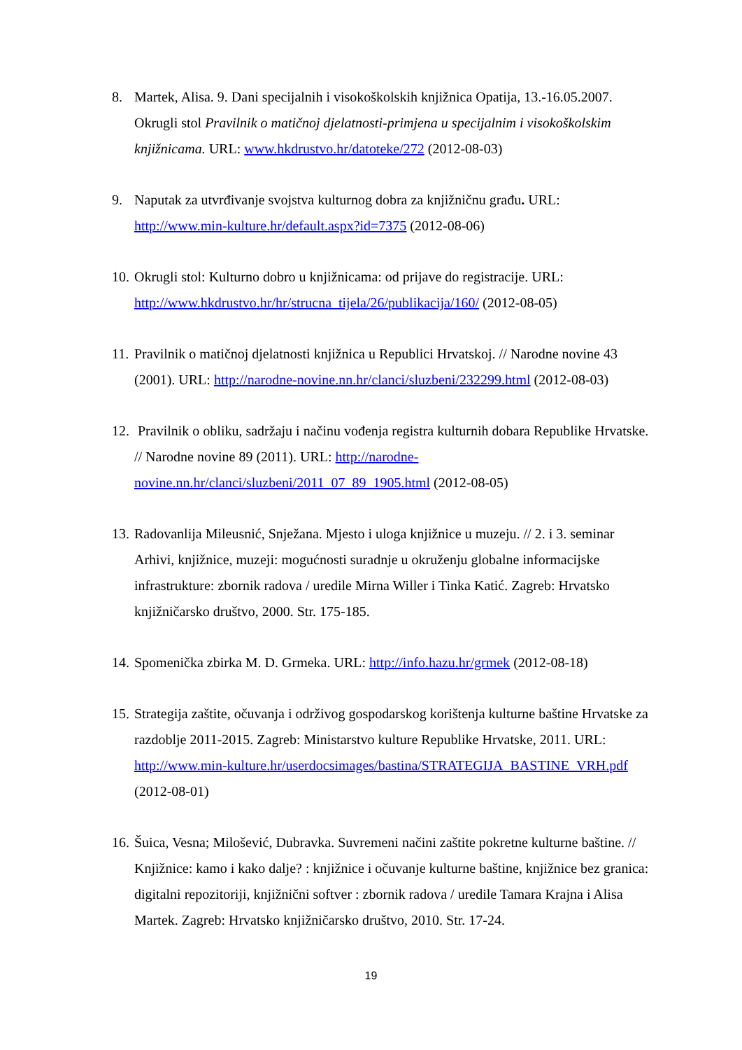8. Martek, Alisa. 9. Dani specijalnih i visokoškolskih knjižnica Opatija, 13.-16.05.2007. Okrugli stol Pravilnik o matičnoj djelatnosti-primjena u specijalnim i visokoškolskim knjižnicama. URL: www.hkdrustvo.hr/datoteke/272 (2012-08-03)
9. Naputak za utvrđivanje svojstva kulturnog dobra za knjižničnu građu. URL: http://www.min-kulture.hr/default.aspx?id=7375 (2012-08-06)
10.
Okrugli stol: Kulturno dobro u knjižnicama: od prijave do registracije. URL: http://www.hkdrustvo.hr/hr/strucna_tijela/26/publikacija/160/ (2012-08-05)
11.
Pravilnik o matičnoj djelatnosti knjižnica u Republici Hrvatskoj. // Narodne novine 43 (2001). URL: http://narodne-novine.nn.hr/clanci/sluzbeni/232299.html (2012-08-03)
12.
Pravilnik o obliku, sadržaju i načinu vođenja registra kulturnih dobara Republike Hrvatske. // Narodne novine 89 (2011). URL: http://narodne-novine.nn.hr/clanci/sluzbeni/2011_07_89_1905.html (2012-08-05)
13.
Radovanlija Mileusnić, Snježana. Mjesto i uloga knjižnice u muzeju. // 2. i 3. seminar Arhivi, knjižnice, muzeji: mogućnosti suradnje u okruženju globalne informacijske infrastrukture: zbornik radova / uredile Mirna Willer i Tinka Katić. Zagreb: Hrvatsko knjižničarsko društvo, 2000. Str. 175-185.
14.
Spomenička zbirka M. D. Grmeka. URL: http://info.hazu.hr/grmek (2012-08-18)
15.
Strategija zaštite, očuvanja i održivog gospodarskog korištenja kulturne baštine Hrvatske za razdoblje 2011-2015. Zagreb: Ministarstvo kulture Republike Hrvatske, 2011. URL: http://www.min-kulture.hr/userdocsimages/bastina/STRATEGIJA_BASTINE_VRH.pdf (2012-08-01)
16.
Šuica, Vesna; Milošević, Dubravka. Suvremeni načini zaštite pokretne kulturne baštine. // Knjižnice: kamo i kako dalje? : knjižnice i očuvanje kulturne baštine, knjižnice bez granica: digitalni repozitoriji, knjižnični softver : zbornik radova / uredile Tamara Krajna i Alisa Martek. Zagreb: Hrvatsko knjižničarsko društvo, 2010. Str. 17-24.
19